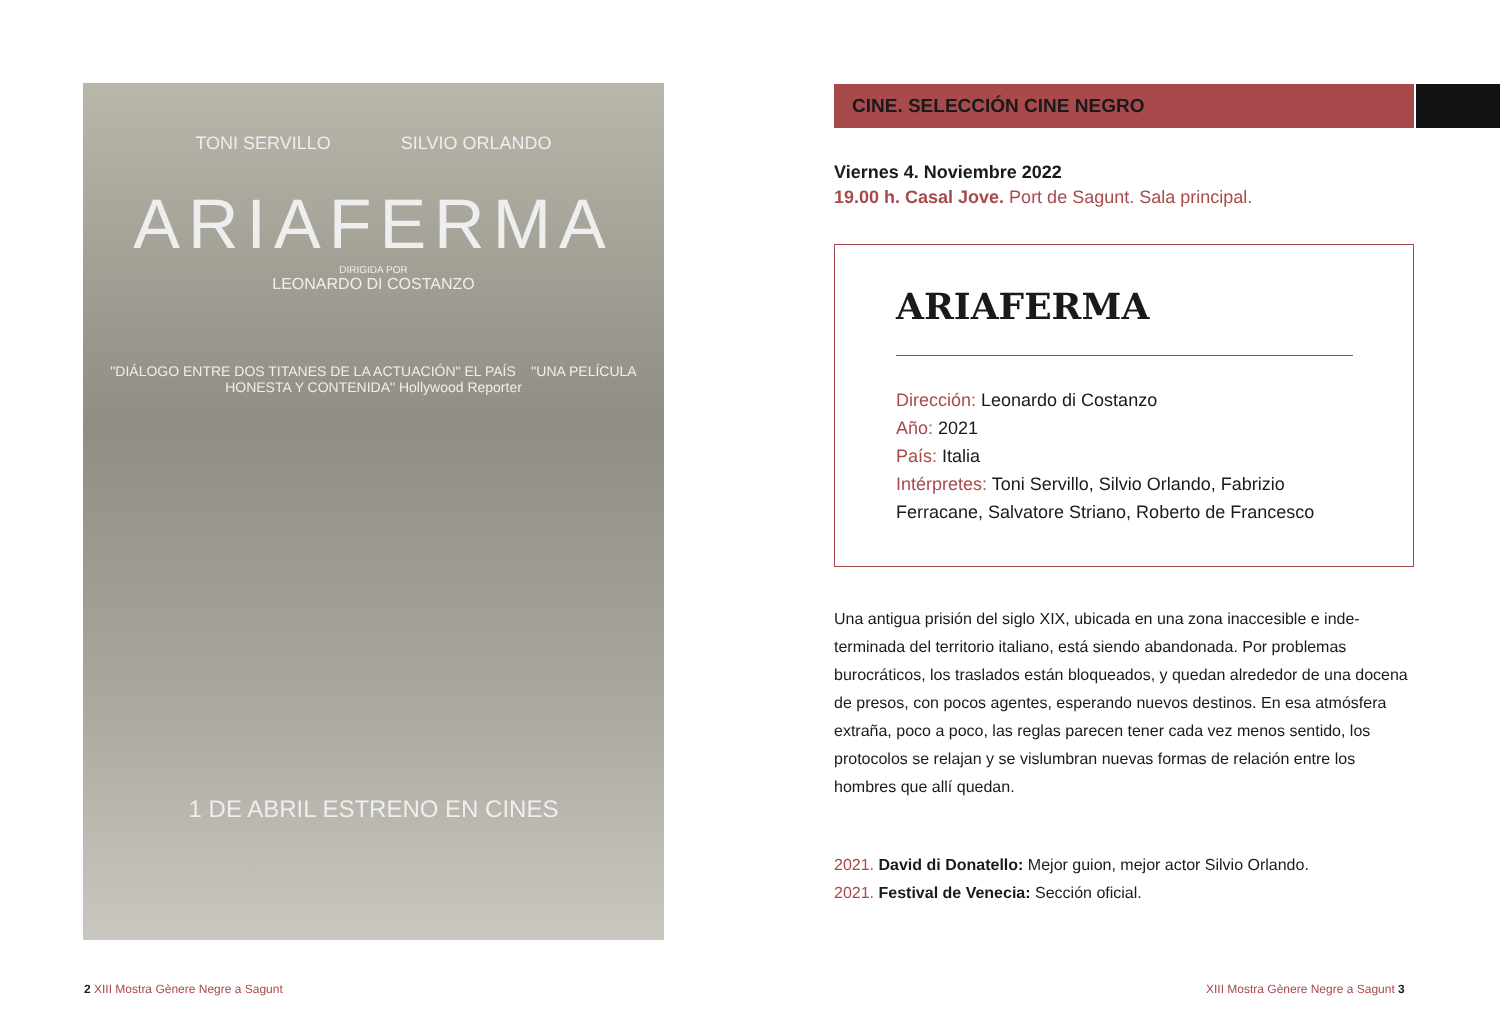TONI SERVILLO SILVIO ORLANDO
ARIAFERMA
DIRIGIDA POR
LEONARDO DI COSTANZO
"DIÁLOGO ENTRE DOS TITANES DE LA ACTUACIÓN" EL PAÍS "UNA PELÍCULA HONESTA Y CONTENIDA" Hollywood Reporter
1 DE ABRIL ESTRENO EN CINES
CINE. SELECCIÓN CINE NEGRO
Viernes 4. Noviembre 2022
19.00 h. Casal Jove. Port de Sagunt. Sala principal.
ARIAFERMA
Dirección: Leonardo di Costanzo
Año: 2021
País: Italia
Intérpretes: Toni Servillo, Silvio Orlando, Fabrizio Ferracane, Salvatore Striano, Roberto de Francesco
Una antigua prisión del siglo XIX, ubicada en una zona inaccesible e inde-terminada del territorio italiano, está siendo abandonada. Por problemas burocráticos, los traslados están bloqueados, y quedan alrededor de una docena de presos, con pocos agentes, esperando nuevos destinos. En esa atmósfera extraña, poco a poco, las reglas parecen tener cada vez menos sentido, los protocolos se relajan y se vislumbran nuevas formas de relación entre los hombres que allí quedan.
2021. David di Donatello: Mejor guion, mejor actor Silvio Orlando.
2021. Festival de Venecia: Sección oficial.
2 XIII Mostra Gènere Negre a Sagunt
XIII Mostra Gènere Negre a Sagunt 3